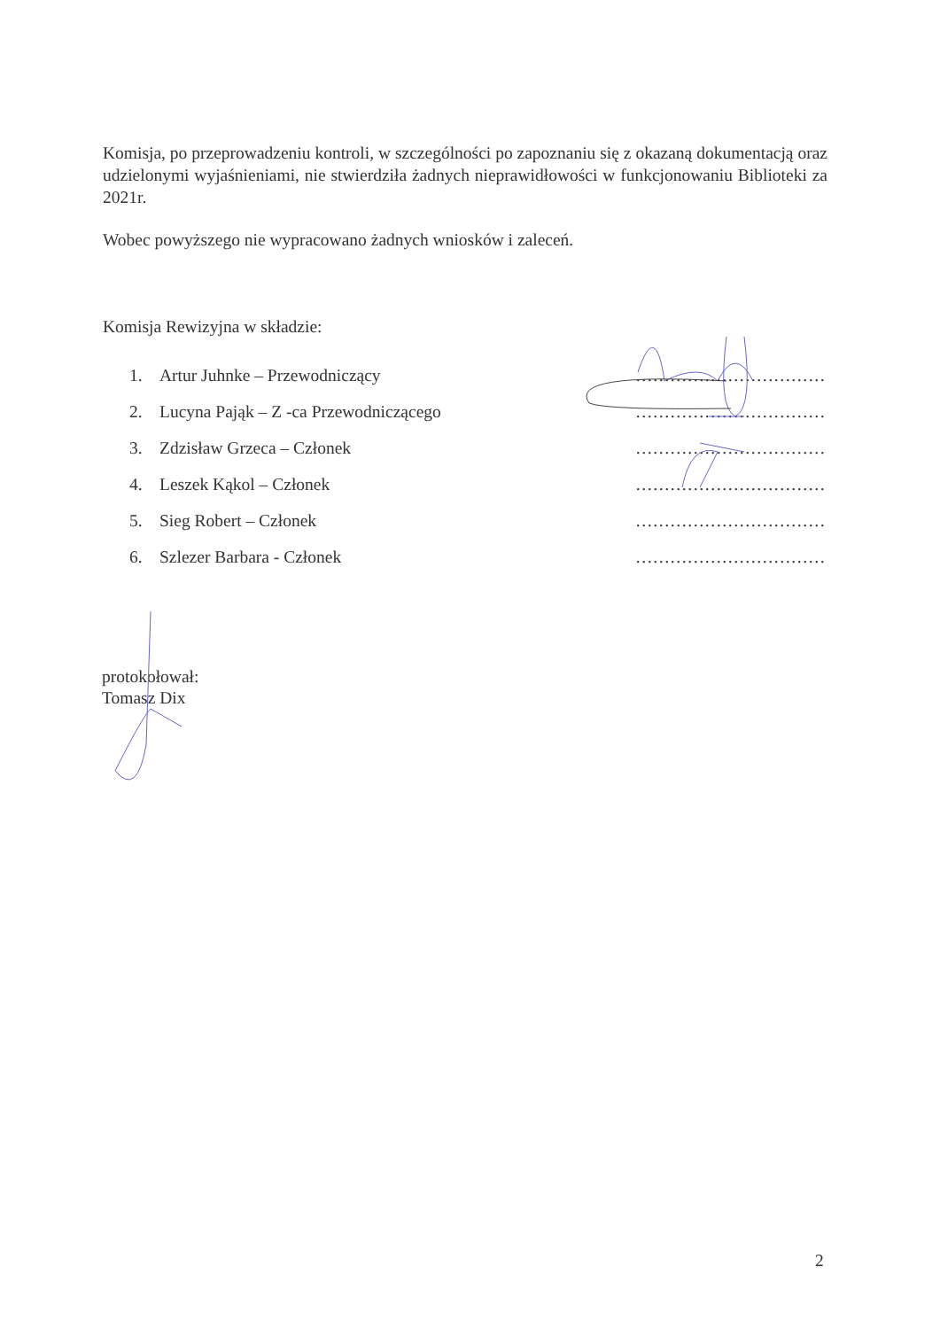Komisja, po przeprowadzeniu kontroli, w szczególności po zapoznaniu się z okazaną dokumentacją oraz udzielonymi wyjaśnieniami, nie stwierdziła żadnych nieprawidłowości w funkcjonowaniu Biblioteki za 2021r.
Wobec powyższego nie wypracowano żadnych wniosków i zaleceń.
Komisja Rewizyjna w składzie:
1. Artur Juhnke – Przewodniczący ……………………………
2. Lucyna Pająk – Z -ca Przewodniczącego ……………………………
3. Zdzisław Grzeca – Członek ……………………………
4. Leszek Kąkol – Członek ……………………………
5. Sieg Robert – Członek ……………………………
6. Szlezer Barbara - Członek ……………………………
protokołował:
Tomasz Dix
2